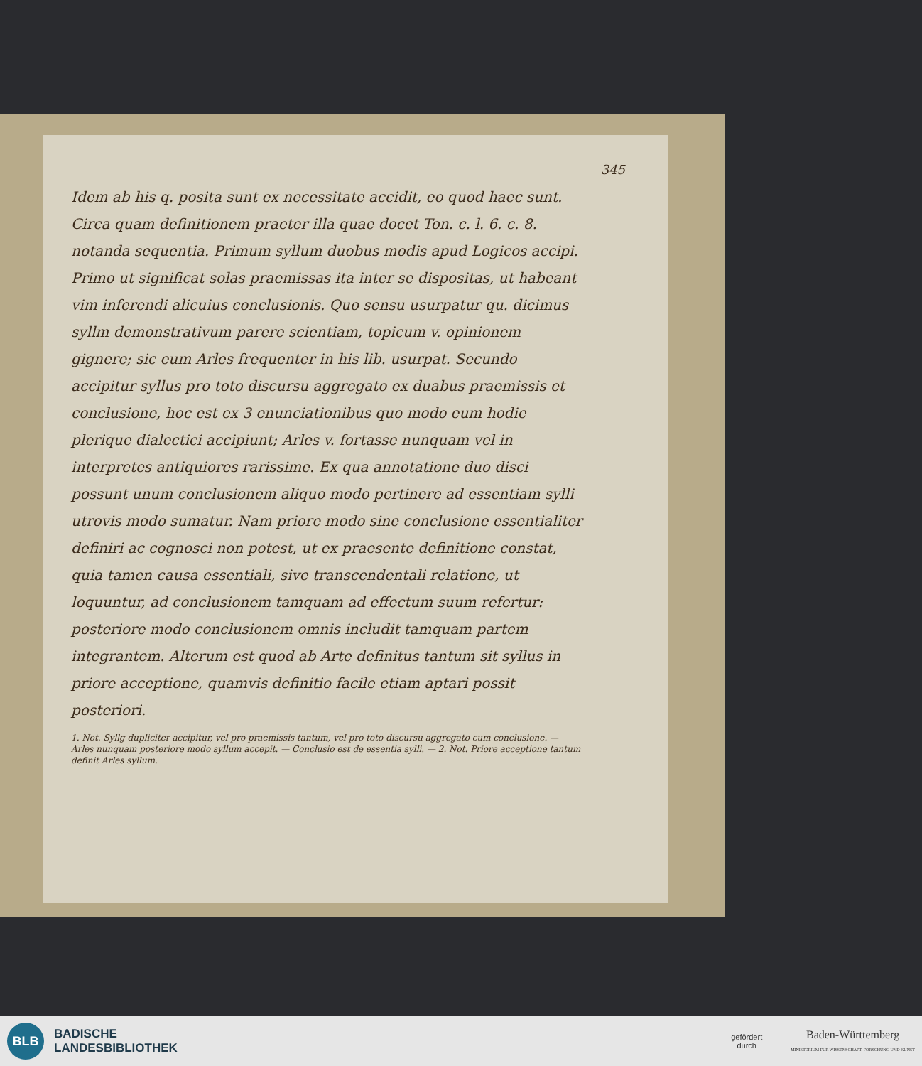345
Idem ab his q. posita sunt ex necessitate accidit, eo quod haec sunt. Circa quam definitionem praeter illa quae docet Ton. c. l. 6. c. 8. notanda sequentia. Primum syllum duobus modis apud Logicos accipi. Primo ut significat solas praemissas ita inter se dispositas, ut habeant vim inferendi alicuius conclusionis. Quo sensu usurpatur qu. dicimus syllm demonstrativum parere scientiam, topicum v. opinionem gignere; sic eum Arles frequenter in his lib. usurpat. Secundo accipitur syllus pro toto discursu aggregato ex duabus praemissis et conclusione, hoc est ex 3 enunciationibus quo modo eum hodie plerique dialectici accipiunt; Arles v. fortasse nunquam vel in interpretes antiquiores rarissime. Ex qua annotatione duo disci possunt unum conclusionem aliquo modo pertinere ad essentiam sylli utrovis modo sumatur. Nam priore modo sine conclusione essentialiter definiri ac cognosci non potest, ut ex praesente definitione constat, quia tamen causa essentiali, sive transcendentali relatione, ut loquuntur, ad conclusionem tamquam ad effectum suum refertur: posteriore modo conclusionem omnis includit tamquam partem integrantem. Alterum est quod ab Arte definitus tantum sit syllus in priore acceptione, quamvis definitio facile etiam aptari possit posteriori.
1. Not. Syllg dupliciter accipitur, vel pro praemissis tantum, vel pro toto discursu aggregato cum conclusione. — Arles nunquam posteriore modo syllum accepit. — Conclusio est de essentia sylli. — 2. Not. Priore acceptione tantum definit Arles syllum.
BLB
BADISCHE
LANDESBIBLIOTHEK
gefördert
durch
Baden-Württemberg
MINISTERIUM FÜR WISSENSCHAFT, FORSCHUNG UND KUNST